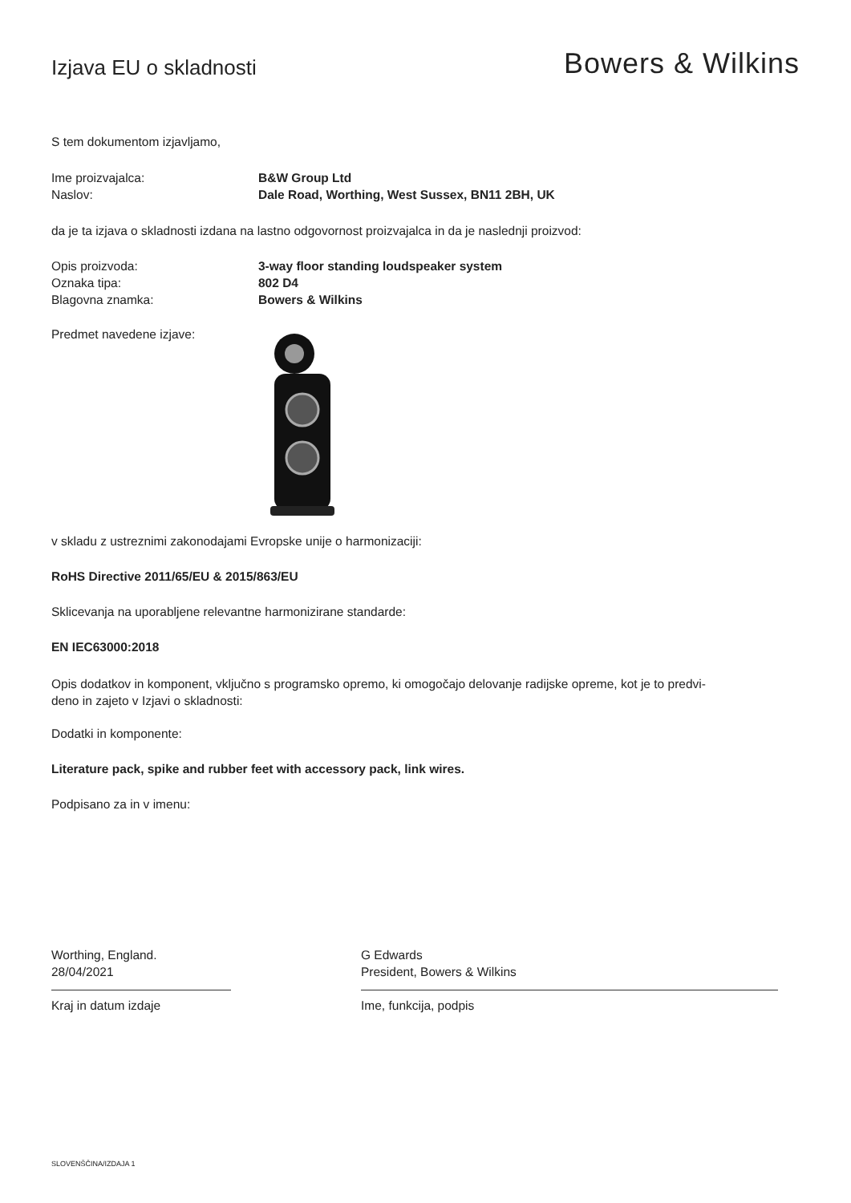Izjava EU o skladnosti
Bowers & Wilkins
S tem dokumentom izjavljamo,
Ime proizvajalca: B&W Group Ltd
Naslov: Dale Road, Worthing, West Sussex, BN11 2BH, UK
da je ta izjava o skladnosti izdana na lastno odgovornost proizvajalca in da je naslednji proizvod:
Opis proizvoda: 3-way floor standing loudspeaker system
Oznaka tipa: 802 D4
Blagovna znamka: Bowers & Wilkins
Predmet navedene izjave:
v skladu z ustreznimi zakonodajami Evropske unije o harmonizaciji:
RoHS Directive 2011/65/EU & 2015/863/EU
Sklicevanja na uporabljene relevantne harmonizirane standarde:
EN IEC63000:2018
Opis dodatkov in komponent, vključno s programsko opremo, ki omogočajo delovanje radijske opreme, kot je to predvi-
deno in zajeto v Izjavi o skladnosti:
Dodatki in komponente:
Literature pack, spike and rubber feet with accessory pack, link wires.
Podpisano za in v imenu:
Worthing, England.
28/04/2021
Kraj in datum izdaje
G Edwards
President, Bowers & Wilkins
Ime, funkcija, podpis
SLOVENŠČINA/IZDAJA 1